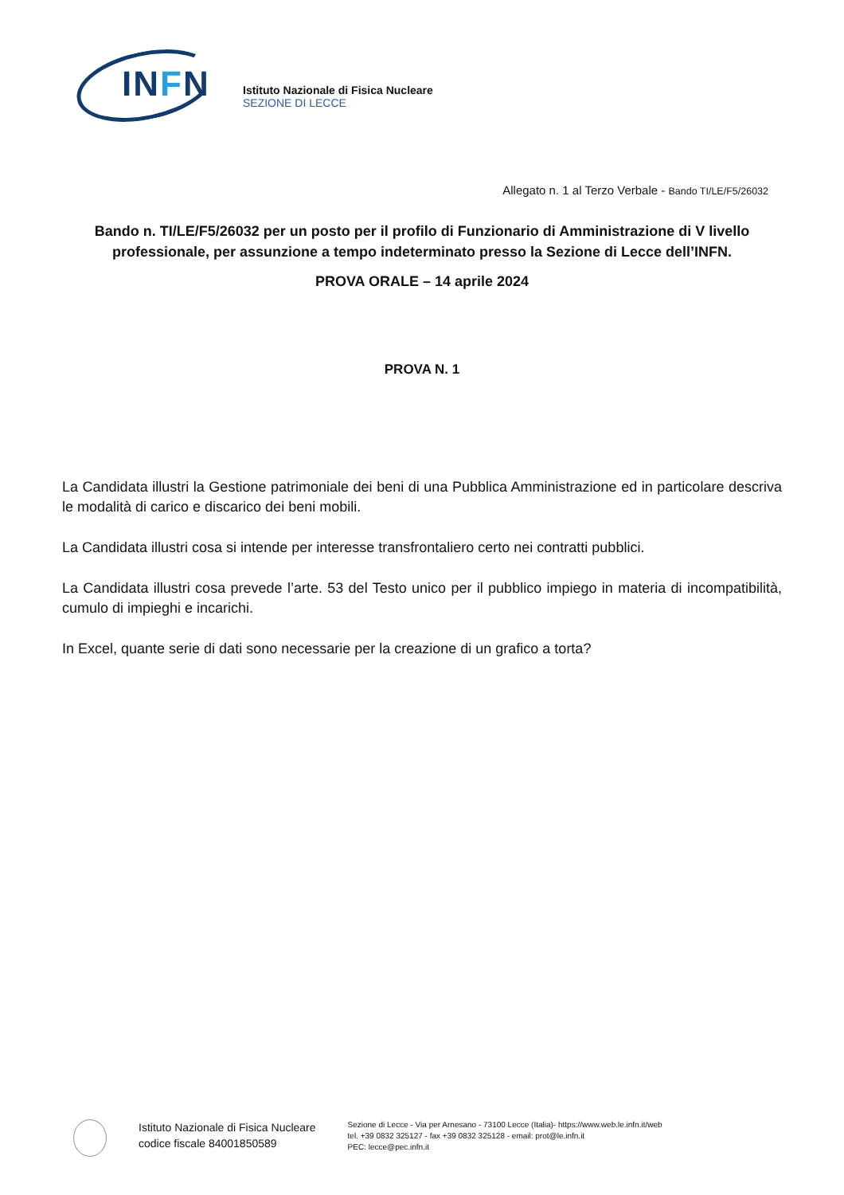INFN
Istituto Nazionale di Fisica Nucleare
SEZIONE DI LECCE
Allegato n. 1 al Terzo Verbale - Bando TI/LE/F5/26032
Bando n. TI/LE/F5/26032 per un posto per il profilo di Funzionario di Amministrazione di V livello professionale, per assunzione a tempo indeterminato presso la Sezione di Lecce dell’INFN.
PROVA ORALE – 14 aprile 2024
PROVA N. 1
La Candidata illustri la Gestione patrimoniale dei beni di una Pubblica Amministrazione ed in particolare descriva le modalità di carico e discarico dei beni mobili.
La Candidata illustri cosa si intende per interesse transfrontaliero certo nei contratti pubblici.
La Candidata illustri cosa prevede l’arte. 53 del Testo unico per il pubblico impiego in materia di incompatibilità, cumulo di impieghi e incarichi.
In Excel, quante serie di dati sono necessarie per la creazione di un grafico a torta?
Istituto Nazionale di Fisica Nucleare
codice fiscale 84001850589
Sezione di Lecce - Via per Arnesano - 73100 Lecce (Italia)- https://www.web.le.infn.it/web
tel. +39 0832 325127 - fax +39 0832 325128 - email: prot@le.infn.it
PEC: lecce@pec.infn.it